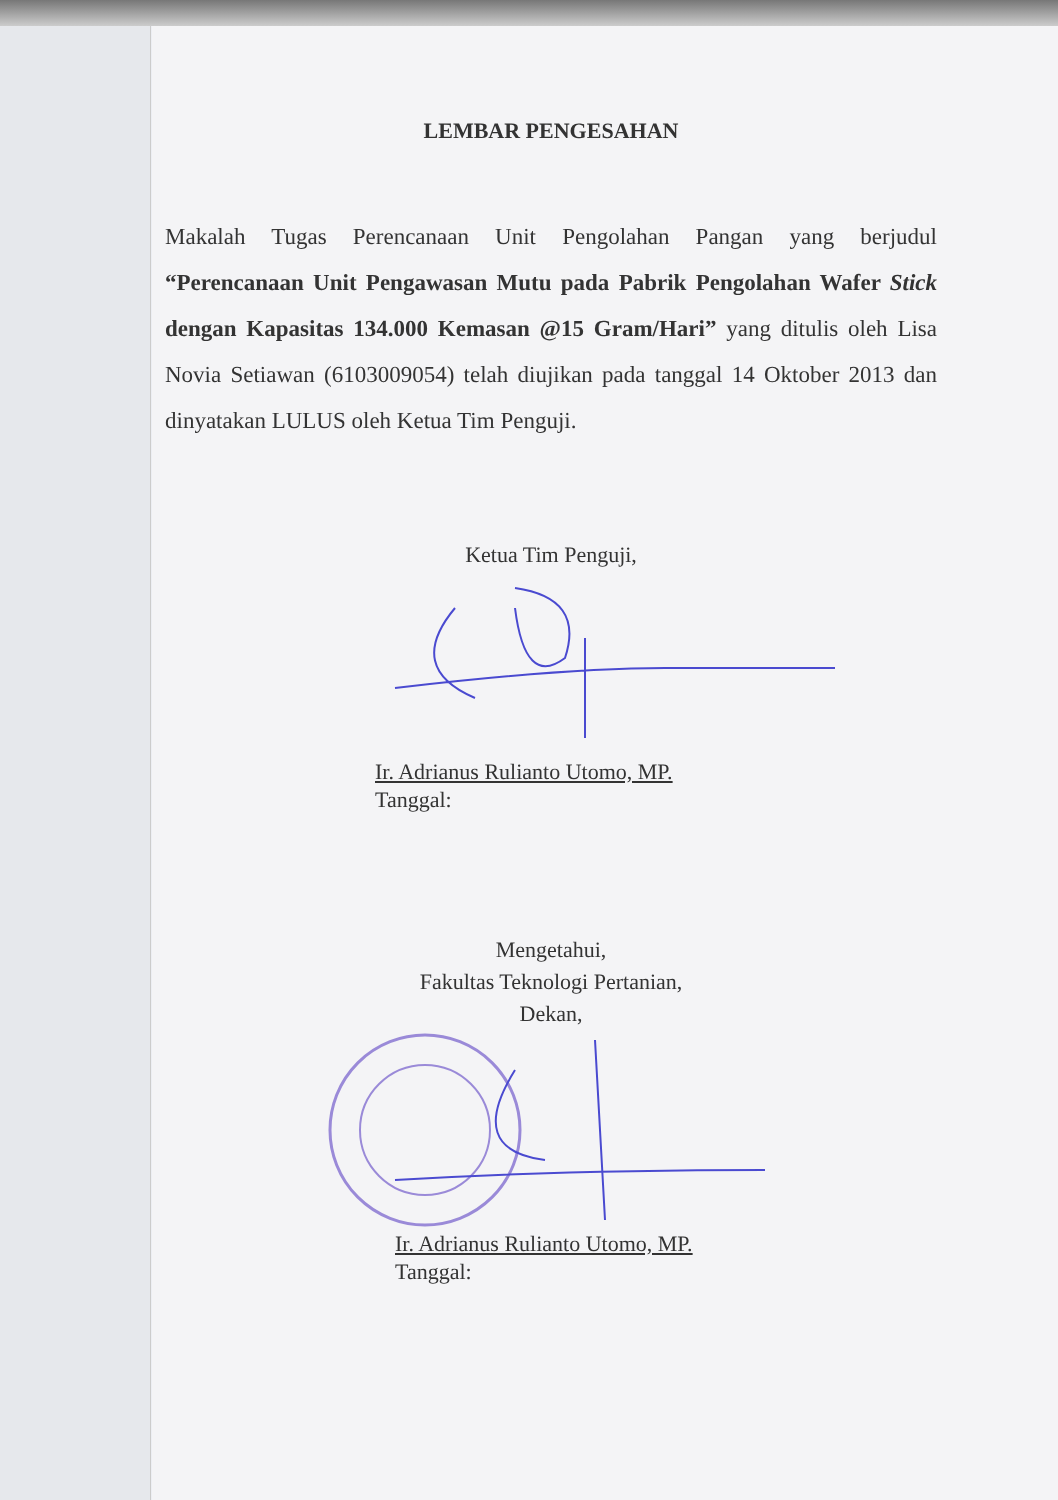LEMBAR PENGESAHAN
Makalah Tugas Perencanaan Unit Pengolahan Pangan yang berjudul “Perencanaan Unit Pengawasan Mutu pada Pabrik Pengolahan Wafer Stick dengan Kapasitas 134.000 Kemasan @15 Gram/Hari” yang ditulis oleh Lisa Novia Setiawan (6103009054) telah diujikan pada tanggal 14 Oktober 2013 dan dinyatakan LULUS oleh Ketua Tim Penguji.
Ketua Tim Penguji,
Ir. Adrianus Rulianto Utomo, MP.
Tanggal:
Mengetahui,
Fakultas Teknologi Pertanian,
Dekan,
Ir. Adrianus Rulianto Utomo, MP.
Tanggal: